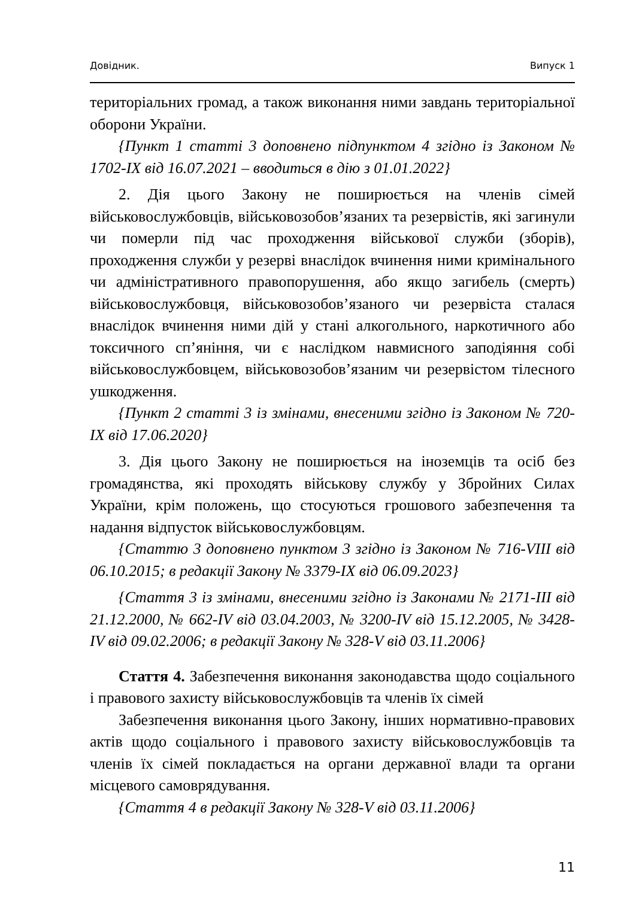Довідник. Випуск 1
територіальних громад, а також виконання ними завдань територіальної оборони України.
{Пункт 1 статті 3 доповнено підпунктом 4 згідно із Законом № 1702-IX від 16.07.2021 – вводиться в дію з 01.01.2022}
2. Дія цього Закону не поширюється на членів сімей військовослужбовців, військовозобов’язаних та резервістів, які загинули чи померли під час проходження військової служби (зборів), проходження служби у резерві внаслідок вчинення ними кримінального чи адміністративного правопорушення, або якщо загибель (смерть) військовослужбовця, військовозобов’язаного чи резервіста сталася внаслідок вчинення ними дій у стані алкогольного, наркотичного або токсичного сп’яніння, чи є наслідком навмисного заподіяння собі військовослужбовцем, військовозобов’язаним чи резервістом тілесного ушкодження.
{Пункт 2 статті 3 із змінами, внесеними згідно із Законом № 720-IX від 17.06.2020}
3. Дія цього Закону не поширюється на іноземців та осіб без громадянства, які проходять військову службу у Збройних Силах України, крім положень, що стосуються грошового забезпечення та надання відпусток військовослужбовцям.
{Статтю 3 доповнено пунктом 3 згідно із Законом № 716-VIII від 06.10.2015; в редакції Закону № 3379-IX від 06.09.2023}
{Стаття 3 із змінами, внесеними згідно із Законами № 2171-III від 21.12.2000, № 662-IV від 03.04.2003, № 3200-IV від 15.12.2005, № 3428-IV від 09.02.2006; в редакції Закону № 328-V від 03.11.2006}
Стаття 4. Забезпечення виконання законодавства щодо соціального і правового захисту військовослужбовців та членів їх сімей
Забезпечення виконання цього Закону, інших нормативно-правових актів щодо соціального і правового захисту військовослужбовців та членів їх сімей покладається на органи державної влади та органи місцевого самоврядування.
{Стаття 4 в редакції Закону № 328-V від 03.11.2006}
11